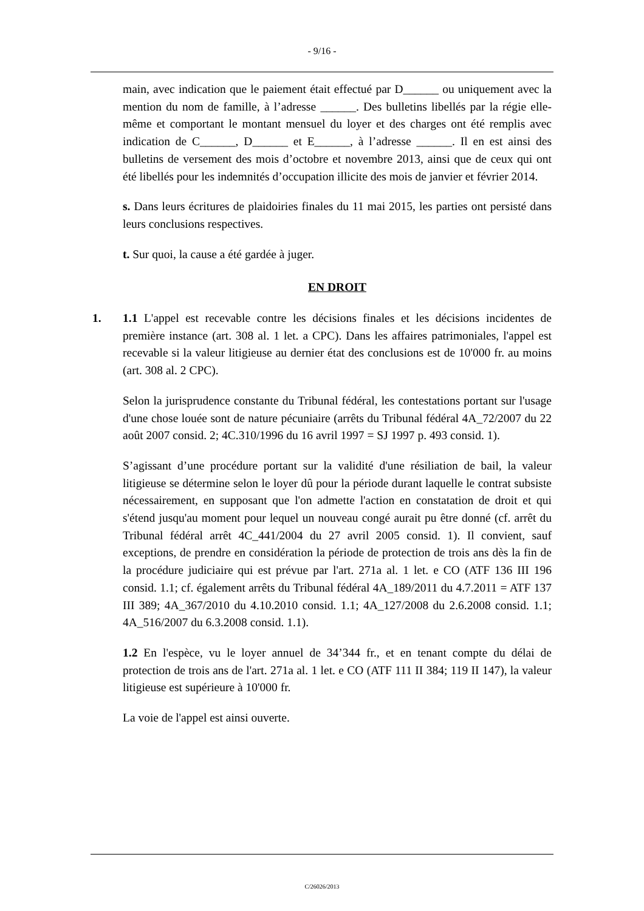- 9/16 -
main, avec indication que le paiement était effectué par D______ ou uniquement avec la mention du nom de famille, à l’adresse ______. Des bulletins libellés par la régie elle-même et comportant le montant mensuel du loyer et des charges ont été remplis avec indication de C______, D______ et E______, à l’adresse ______. Il en est ainsi des bulletins de versement des mois d’octobre et novembre 2013, ainsi que de ceux qui ont été libellés pour les indemnités d’occupation illicite des mois de janvier et février 2014.
s. Dans leurs écritures de plaidoiries finales du 11 mai 2015, les parties ont persisté dans leurs conclusions respectives.
t. Sur quoi, la cause a été gardée à juger.
EN DROIT
1. 1.1 L'appel est recevable contre les décisions finales et les décisions incidentes de première instance (art. 308 al. 1 let. a CPC). Dans les affaires patrimoniales, l'appel est recevable si la valeur litigieuse au dernier état des conclusions est de 10'000 fr. au moins (art. 308 al. 2 CPC).
Selon la jurisprudence constante du Tribunal fédéral, les contestations portant sur l'usage d'une chose louée sont de nature pécuniaire (arrêts du Tribunal fédéral 4A_72/2007 du 22 août 2007 consid. 2; 4C.310/1996 du 16 avril 1997 = SJ 1997 p. 493 consid. 1).
S’agissant d’une procédure portant sur la validité d'une résiliation de bail, la valeur litigieuse se détermine selon le loyer dû pour la période durant laquelle le contrat subsiste nécessairement, en supposant que l'on admette l'action en constatation de droit et qui s'étend jusqu'au moment pour lequel un nouveau congé aurait pu être donné (cf. arrêt du Tribunal fédéral arrêt 4C_441/2004 du 27 avril 2005 consid. 1). Il convient, sauf exceptions, de prendre en considération la période de protection de trois ans dès la fin de la procédure judiciaire qui est prévue par l'art. 271a al. 1 let. e CO (ATF 136 III 196 consid. 1.1; cf. également arrêts du Tribunal fédéral 4A_189/2011 du 4.7.2011 = ATF 137 III 389; 4A_367/2010 du 4.10.2010 consid. 1.1; 4A_127/2008 du 2.6.2008 consid. 1.1; 4A_516/2007 du 6.3.2008 consid. 1.1).
1.2 En l'espèce, vu le loyer annuel de 34’344 fr., et en tenant compte du délai de protection de trois ans de l'art. 271a al. 1 let. e CO (ATF 111 II 384; 119 II 147), la valeur litigieuse est supérieure à 10'000 fr.
La voie de l'appel est ainsi ouverte.
C/26026/2013